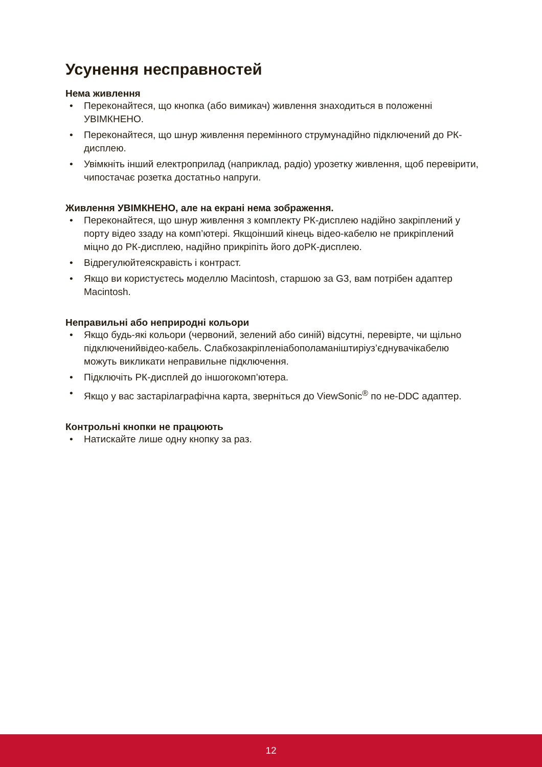Усунення несправностей
Нема живлення
• Переконайтеся, що кнопка (або вимикач) живлення знаходиться в положенні УВІМКНЕНО.
• Переконайтеся, що шнур живлення перемінного струмунадійно підключений до РК-дисплею.
• Увімкніть інший електроприлад (наприклад, радіо) урозетку живлення, щоб перевірити, чипостачає розетка достатньо напруги.
Живлення УВІМКНЕНО, але на екрані нема зображення.
• Переконайтеся, що шнур живлення з комплекту РК-дисплею надійно закріплений у порту відео ззаду на комп’ютері. Якщоінший кінець відео-кабелю не прикріплений міцно до РК-дисплею, надійно прикріпіть його доРК-дисплею.
• Відрегулюйтеяскравість і контраст.
• Якщо ви користуєтесь моделлю Macintosh, старшою за G3, вам потрібен адаптер Macintosh.
Неправильні або неприродні кольори
• Якщо будь-які кольори (червоний, зелений або синій) відсутні, перевірте, чи щільно підключенийвідео-кабель. Слабкозакріпленіабополаманіштиріуз’єднувачікабелю можуть викликати неправильне підключення.
• Підключіть РК-дисплей до іншогокомп’ютера.
• Якщо у вас застарілаграфічна карта, зверніться до ViewSonic<sup>®</sup> по не-DDC адаптер.
Контрольні кнопки не працюють
• Натискайте лише одну кнопку за раз.
12